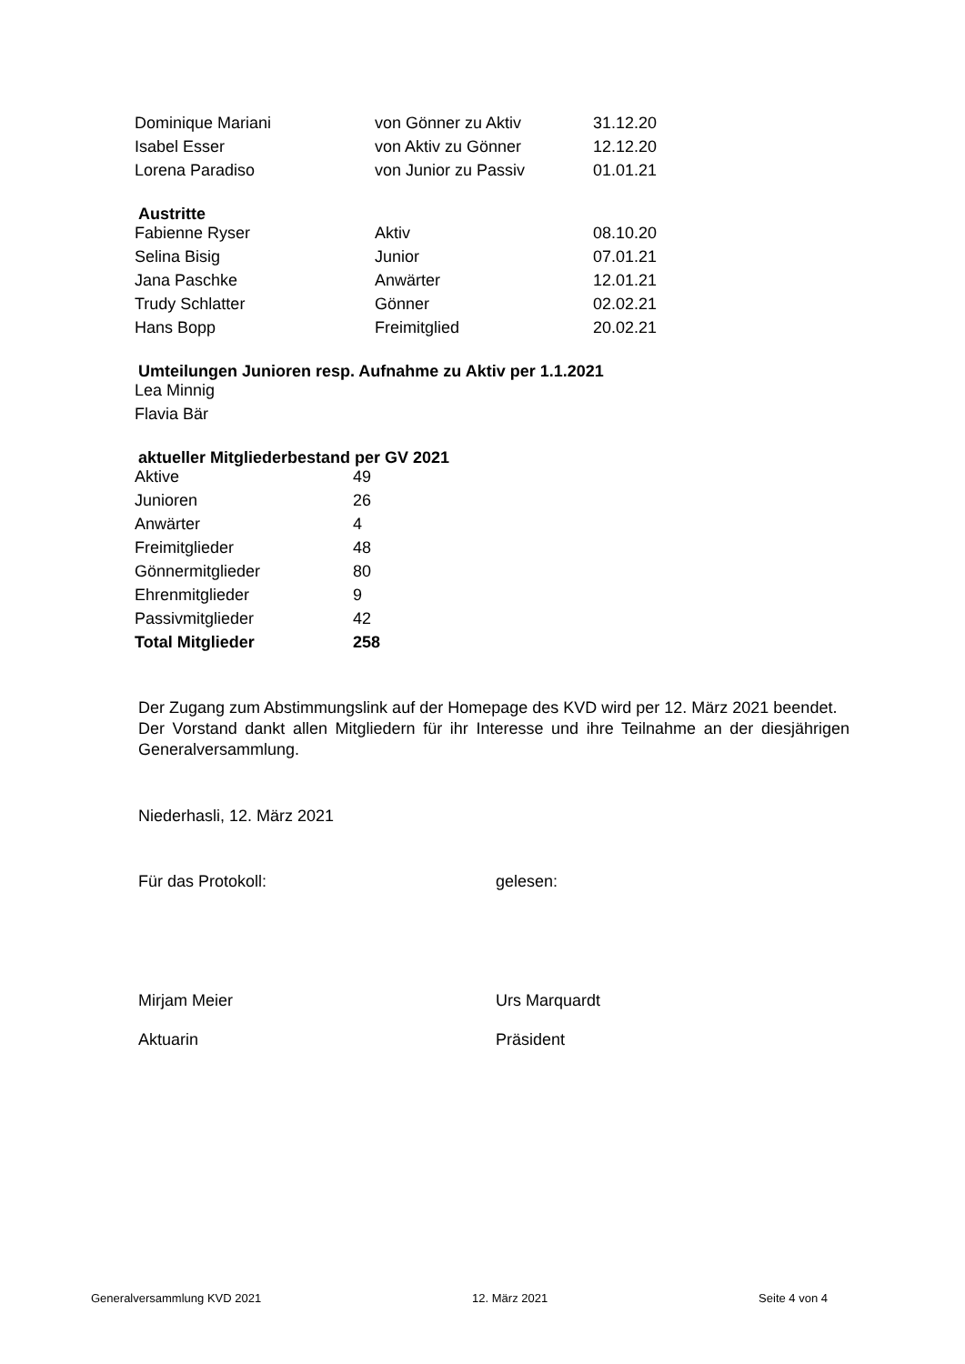| Dominique Mariani | von Gönner zu Aktiv | 31.12.20 |
| Isabel Esser | von Aktiv zu Gönner | 12.12.20 |
| Lorena Paradiso | von Junior zu Passiv | 01.01.21 |
Austritte
| Fabienne Ryser | Aktiv | 08.10.20 |
| Selina Bisig | Junior | 07.01.21 |
| Jana Paschke | Anwärter | 12.01.21 |
| Trudy Schlatter | Gönner | 02.02.21 |
| Hans Bopp | Freimitglied | 20.02.21 |
Umteilungen Junioren resp. Aufnahme zu Aktiv per 1.1.2021
| Lea Minnig |
| Flavia Bär |
aktueller Mitgliederbestand per GV 2021
| Aktive | 49 |
| Junioren | 26 |
| Anwärter | 4 |
| Freimitglieder | 48 |
| Gönnermitglieder | 80 |
| Ehrenmitglieder | 9 |
| Passivmitglieder | 42 |
| Total Mitglieder | 258 |
Der Zugang zum Abstimmungslink auf der Homepage des KVD wird per 12. März 2021 beendet.
Der Vorstand dankt allen Mitgliedern für ihr Interesse und ihre Teilnahme an der diesjährigen Generalversammlung.
Niederhasli, 12. März 2021
Für das Protokoll: gelesen:
Mirjam Meier Urs Marquardt
Aktuarin Präsident
Generalversammlung KVD 2021 12. März 2021 Seite 4 von 4